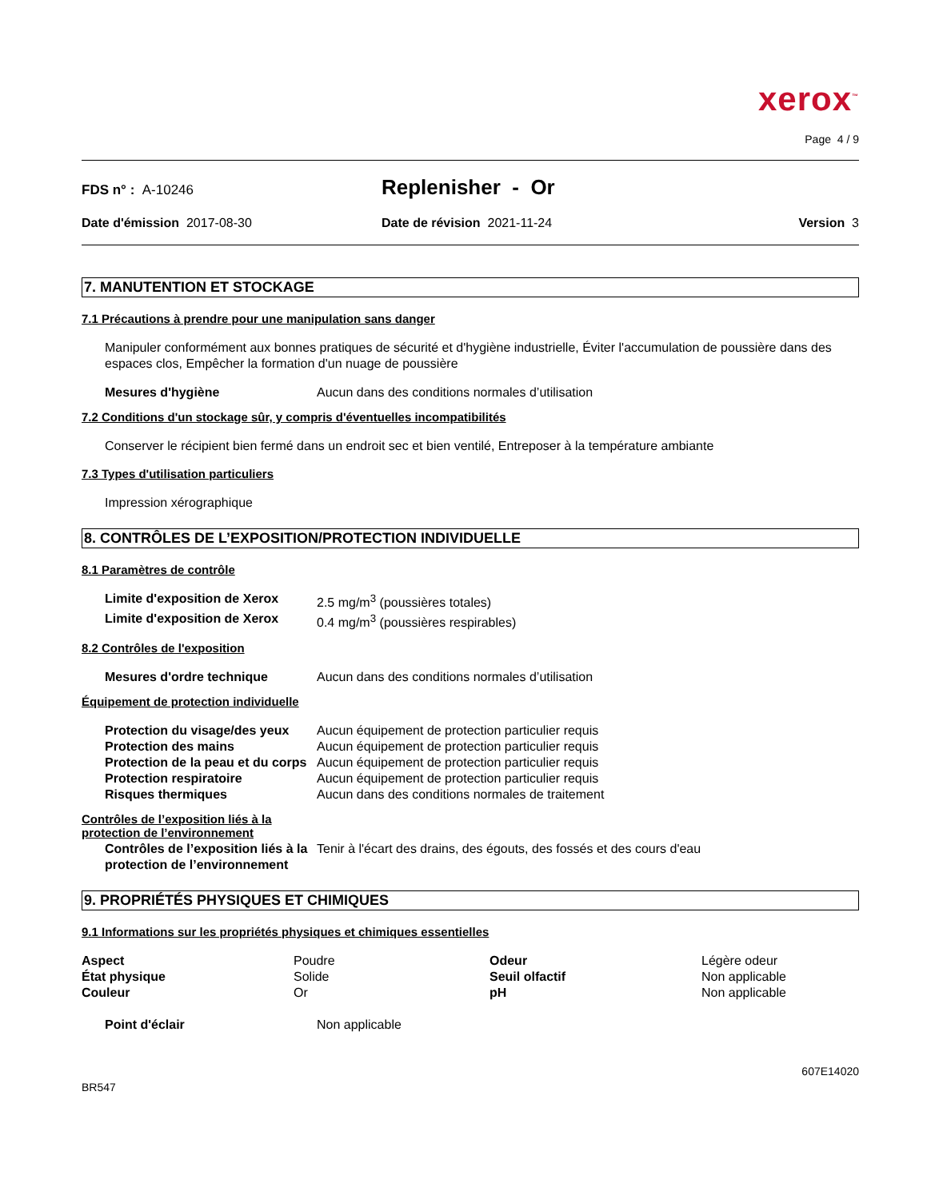xerox<sup>™</sup>
Page 4 / 9
FDS n° : A-10246
Replenisher - Or
Date d'émission 2017-08-30 Date de révision 2021-11-24 Version 3
7. MANUTENTION ET STOCKAGE
7.1 Précautions à prendre pour une manipulation sans danger
Manipuler conformément aux bonnes pratiques de sécurité et d'hygiène industrielle, Éviter l'accumulation de poussière dans des espaces clos, Empêcher la formation d'un nuage de poussière
| Mesures d'hygiène | Aucun dans des conditions normales d’utilisation |
7.2 Conditions d'un stockage sûr, y compris d'éventuelles incompatibilités
Conserver le récipient bien fermé dans un endroit sec et bien ventilé, Entreposer à la température ambiante
7.3 Types d'utilisation particuliers
Impression xérographique
8. CONTRÔLES DE L’EXPOSITION/PROTECTION INDIVIDUELLE
8.1 Paramètres de contrôle
| Limite d'exposition de Xerox | 2.5 mg/m<sup>3</sup> (poussières totales) |
| Limite d'exposition de Xerox | 0.4 mg/m<sup>3</sup> (poussières respirables) |
8.2 Contrôles de l'exposition
| Mesures d'ordre technique | Aucun dans des conditions normales d’utilisation |
Équipement de protection individuelle
| Protection du visage/des yeux | Aucun équipement de protection particulier requis |
| Protection des mains | Aucun équipement de protection particulier requis |
| Protection de la peau et du corps | Aucun équipement de protection particulier requis |
| Protection respiratoire | Aucun équipement de protection particulier requis |
| Risques thermiques | Aucun dans des conditions normales de traitement |
Contrôles de l’exposition liés à la protection de l’environnement
| Contrôles de l’exposition liés à la protection de l’environnement | Tenir à l'écart des drains, des égouts, des fossés et des cours d'eau |
9. PROPRIÉTÉS PHYSIQUES ET CHIMIQUES
9.1 Informations sur les propriétés physiques et chimiques essentielles
| Aspect | Poudre | Odeur | Légère odeur |
| État physique | Solide | Seuil olfactif | Non applicable |
| Couleur | Or | pH | Non applicable |
| Point d'éclair | Non applicable |
607E14020
BR547